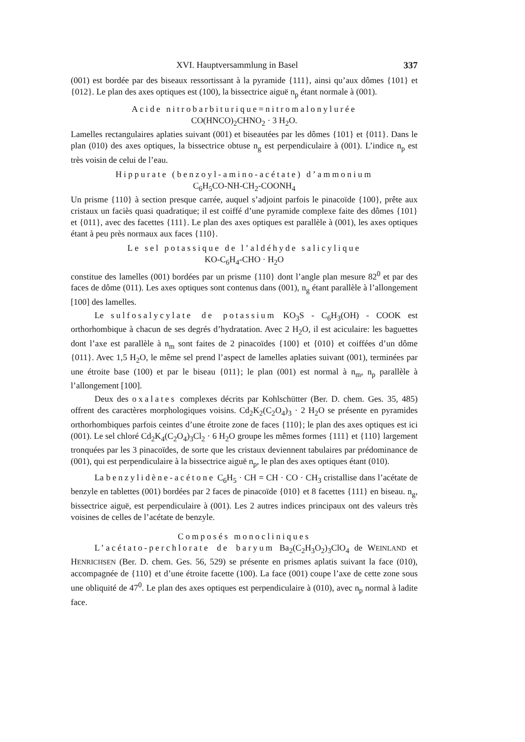XVI. Hauptversammlung in Basel 337
(001) est bordée par des biseaux ressortissant à la pyramide {111}, ainsi qu’aux dômes {101} et {012}. Le plan des axes optiques est (100), la bissectrice aiguë n<sub>p</sub> étant normale à (001).
Acide nitrobarbiturique=nitromalonylurée
CO(HNCO)<sub>2</sub>CHNO<sub>2</sub> · 3 H<sub>2</sub>O.
Lamelles rectangulaires aplaties suivant (001) et biseautées par les dômes {101} et {011}. Dans le plan (010) des axes optiques, la bissectrice obtuse n<sub>g</sub> est perpendiculaire à (001). L’indice n<sub>p</sub> est très voisin de celui de l’eau.
Hippurate (benzoyl-amino-acétate) d’ammonium
C<sub>6</sub>H<sub>5</sub>CO-NH-CH<sub>2</sub>-COONH<sub>4</sub>
Un prisme {110} à section presque carrée, auquel s’adjoint parfois le pinacoïde {100}, prête aux cristaux un faciès quasi quadratique; il est coiffé d’une pyramide complexe faite des dômes {101} et {011}, avec des facettes {111}. Le plan des axes optiques est parallèle à (001), les axes optiques étant à peu près normaux aux faces {110}.
Le sel potassique de l’aldéhyde salicylique
KO-C<sub>6</sub>H<sub>4</sub>-CHO · H<sub>2</sub>O
constitue des lamelles (001) bordées par un prisme {110} dont l’angle plan mesure 82<sup>0</sup> et par des faces de dôme (011). Les axes optiques sont contenus dans (001), n<sub>g</sub> étant parallèle à l’allongement [100] des lamelles.
Le sulfosalycylate de potassium KO<sub>3</sub>S - C<sub>6</sub>H<sub>3</sub>(OH) - COOK est orthorhombique à chacun de ses degrés d’hydratation. Avec 2 H<sub>2</sub>O, il est aciculaire: les baguettes dont l’axe est parallèle à n<sub>m</sub> sont faites de 2 pinacoïdes {100} et {010} et coiffées d’un dôme {011}. Avec 1,5 H<sub>2</sub>O, le même sel prend l’aspect de lamelles aplaties suivant (001), terminées par une étroite base (100) et par le biseau {011}; le plan (001) est normal à n<sub>m</sub>, n<sub>p</sub> parallèle à l’allongement [100].
Deux des oxalates complexes décrits par Kohlschütter (Ber. D. chem. Ges. 35, 485) offrent des caractères morphologiques voisins. Cd<sub>2</sub>K<sub>2</sub>(C<sub>2</sub>O<sub>4</sub>)<sub>3</sub> · 2 H<sub>2</sub>O se présente en pyramides orthorhombiques parfois ceintes d’une étroite zone de faces {110}; le plan des axes optiques est ici (001). Le sel chloré Cd<sub>2</sub>K<sub>4</sub>(C<sub>2</sub>O<sub>4</sub>)<sub>3</sub>Cl<sub>2</sub> · 6 H<sub>2</sub>O groupe les mêmes formes {111} et {110} largement tronquées par les 3 pinacoïdes, de sorte que les cristaux deviennent tabulaires par prédominance de (001), qui est perpendiculaire à la bissectrice aiguë n<sub>p</sub>, le plan des axes optiques étant (010).
La benzylidène-acétone C<sub>6</sub>H<sub>5</sub> · CH = CH · CO · CH<sub>3</sub> cristallise dans l’acétate de benzyle en tablettes (001) bordées par 2 faces de pinacoïde {010} et 8 facettes {111} en biseau. n<sub>g</sub>, bissectrice aiguë, est perpendiculaire à (001). Les 2 autres indices principaux ont des valeurs très voisines de celles de l’acétate de benzyle.
Composés monocliniques
L’acétato-perchlorate de baryum Ba<sub>2</sub>(C<sub>2</sub>H<sub>3</sub>O<sub>2</sub>)<sub>3</sub>ClO<sub>4</sub> de WEINLAND et HENRICHSEN (Ber. D. chem. Ges. 56, 529) se présente en prismes aplatis suivant la face (010), accompagnée de {110} et d’une étroite facette (100). La face (001) coupe l’axe de cette zone sous une obliquité de 47<sup>0</sup>. Le plan des axes optiques est perpendiculaire à (010), avec n<sub>p</sub> normal à ladite face.